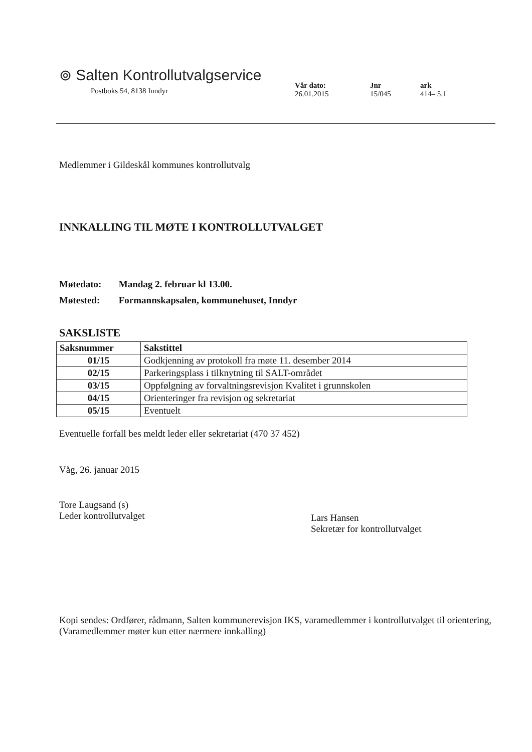⊚ Salten Kontrollutvalgservice
Postboks 54, 8138 Inndyr
Vår dato:
26.01.2015
Jnr
15/045
ark
414– 5.1
Medlemmer i Gildeskål kommunes kontrollutvalg
INNKALLING TIL MØTE I KONTROLLUTVALGET
Møtedato: Mandag 2. februar kl 13.00.
Møtested: Formannskapsalen, kommunehuset, Inndyr
SAKSLISTE
| Saksnummer | Sakstittel |
| --- | --- |
| 01/15 | Godkjenning av protokoll fra møte 11. desember 2014 |
| 02/15 | Parkeringsplass i tilknytning til SALT-området |
| 03/15 | Oppfølgning av forvaltningsrevisjon Kvalitet i grunnskolen |
| 04/15 | Orienteringer fra revisjon og sekretariat |
| 05/15 | Eventuelt |
Eventuelle forfall bes meldt leder eller sekretariat (470 37 452)
Våg, 26. januar 2015
Tore Laugsand (s)
Leder kontrollutvalget
Lars Hansen
Sekretær for kontrollutvalget
Kopi sendes: Ordfører, rådmann, Salten kommunerevisjon IKS, varamedlemmer i kontrollutvalget til orientering, (Varamedlemmer møter kun etter nærmere innkalling)